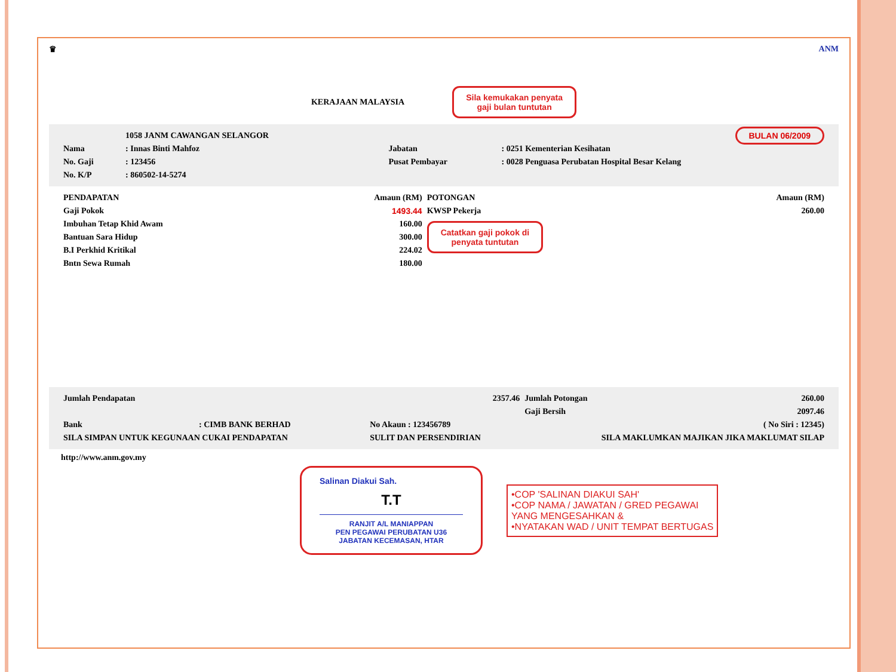♛ ANM
KERAJAAN MALAYSIA Sila kemukakan penyata
gaji bulan tuntutan
| | 1058 JANM CAWANGAN SELANGOR | | BULAN 06/2009 |
| Nama | : Innas Binti Mahfoz | Jabatan | : 0251 Kementerian Kesihatan |
| No. Gaji | : 123456 | Pusat Pembayar | : 0028 Penguasa Perubatan Hospital Besar Kelang |
| No. K/P | : 860502-14-5274 | | |
| PENDAPATAN | Amaun (RM) | POTONGAN | Amaun (RM) |
| Gaji Pokok | 1493.44 | KWSP Pekerja | 260.00 |
| Imbuhan Tetap Khid Awam | 160.00 | Catatkan gaji pokok di penyata tuntutan | |
| Bantuan Sara Hidup | 300.00 | | |
| B.I Perkhid Kritikal | 224.02 | | |
| Bntn Sewa Rumah | 180.00 | | |
| Jumlah Pendapatan | | 2357.46 | Jumlah Potongan | 260.00 |
| | | | Gaji Bersih | 2097.46 |
| Bank | : CIMB BANK BERHAD | No Akaun : 123456789 | | ( No Siri : 12345) |
| SILA SIMPAN UNTUK KEGUNAAN CUKAI PENDAPATAN | | SULIT DAN PERSENDIRIAN | SILA MAKLUMKAN MAJIKAN JIKA MAKLUMAT SILAP | |
http://www.anm.gov.my
Salinan Diakui Sah.
T.T
RANJIT A/L MANIAPPAN
PEN PEGAWAI PERUBATAN U36
JABATAN KECEMASAN, HTAR
•COP 'SALINAN DIAKUI SAH'
•COP NAMA / JAWATAN / GRED PEGAWAI
YANG MENGESAHKAN &
•NYATAKAN WAD / UNIT TEMPAT BERTUGAS